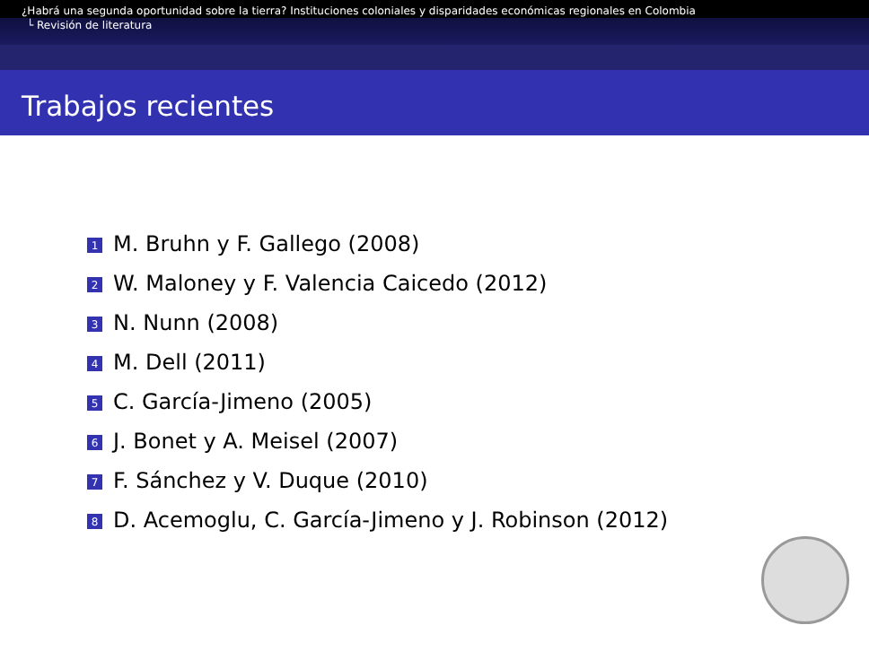¿Habrá una segunda oportunidad sobre la tierra? Instituciones coloniales y disparidades económicas regionales en Colombia
└ Revisión de literatura
Trabajos recientes
1 M. Bruhn y F. Gallego (2008)
2 W. Maloney y F. Valencia Caicedo (2012)
3 N. Nunn (2008)
4 M. Dell (2011)
5 C. García-Jimeno (2005)
6 J. Bonet y A. Meisel (2007)
7 F. Sánchez y V. Duque (2010)
8 D. Acemoglu, C. García-Jimeno y J. Robinson (2012)